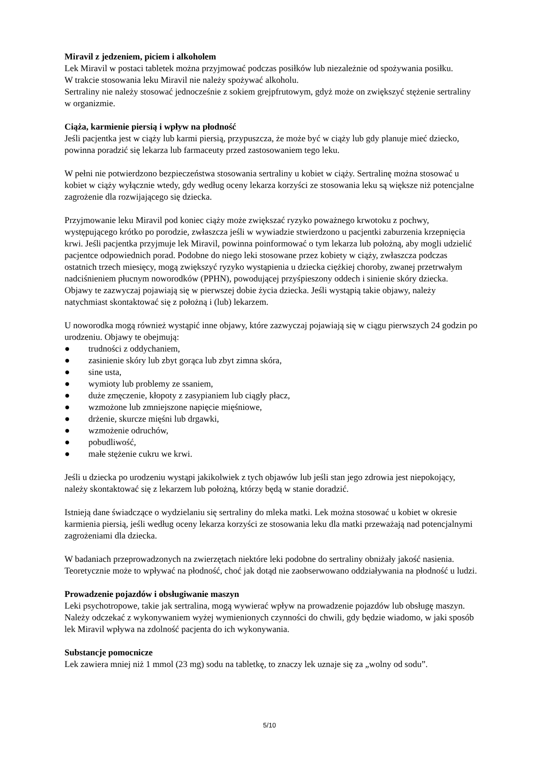Miravil z jedzeniem, piciem i alkoholem
Lek Miravil w postaci tabletek można przyjmować podczas posiłków lub niezależnie od spożywania posiłku.
W trakcie stosowania leku Miravil nie należy spożywać alkoholu.
Sertraliny nie należy stosować jednocześnie z sokiem grejpfrutowym, gdyż może on zwiększyć stężenie sertraliny w organizmie.
Ciąża, karmienie piersią i wpływ na płodność
Jeśli pacjentka jest w ciąży lub karmi piersią, przypuszcza, że może być w ciąży lub gdy planuje mieć dziecko, powinna poradzić się lekarza lub farmaceuty przed zastosowaniem tego leku.
W pełni nie potwierdzono bezpieczeństwa stosowania sertraliny u kobiet w ciąży. Sertralinę można stosować u kobiet w ciąży wyłącznie wtedy, gdy według oceny lekarza korzyści ze stosowania leku są większe niż potencjalne zagrożenie dla rozwijającego się dziecka.
Przyjmowanie leku Miravil pod koniec ciąży może zwiększać ryzyko poważnego krwotoku z pochwy, występującego krótko po porodzie, zwłaszcza jeśli w wywiadzie stwierdzono u pacjentki zaburzenia krzepnięcia krwi. Jeśli pacjentka przyjmuje lek Miravil, powinna poinformować o tym lekarza lub położną, aby mogli udzielić pacjentce odpowiednich porad. Podobne do niego leki stosowane przez kobiety w ciąży, zwłaszcza podczas ostatnich trzech miesięcy, mogą zwiększyć ryzyko wystąpienia u dziecka ciężkiej choroby, zwanej przetrwałym nadciśnieniem płucnym noworodków (PPHN), powodującej przyśpieszony oddech i sinienie skóry dziecka. Objawy te zazwyczaj pojawiają się w pierwszej dobie życia dziecka. Jeśli wystąpią takie objawy, należy natychmiast skontaktować się z położną i (lub) lekarzem.
U noworodka mogą również wystąpić inne objawy, które zazwyczaj pojawiają się w ciągu pierwszych 24 godzin po urodzeniu. Objawy te obejmują:
● trudności z oddychaniem,
● zasinienie skóry lub zbyt gorąca lub zbyt zimna skóra,
● sine usta,
● wymioty lub problemy ze ssaniem,
● duże zmęczenie, kłopoty z zasypianiem lub ciągły płacz,
● wzmożone lub zmniejszone napięcie mięśniowe,
● drżenie, skurcze mięśni lub drgawki,
● wzmożenie odruchów,
● pobudliwość,
● małe stężenie cukru we krwi.
Jeśli u dziecka po urodzeniu wystąpi jakikolwiek z tych objawów lub jeśli stan jego zdrowia jest niepokojący, należy skontaktować się z lekarzem lub położną, którzy będą w stanie doradzić.
Istnieją dane świadczące o wydzielaniu się sertraliny do mleka matki. Lek można stosować u kobiet w okresie karmienia piersią, jeśli według oceny lekarza korzyści ze stosowania leku dla matki przeważają nad potencjalnymi zagrożeniami dla dziecka.
W badaniach przeprowadzonych na zwierzętach niektóre leki podobne do sertraliny obniżały jakość nasienia. Teoretycznie może to wpływać na płodność, choć jak dotąd nie zaobserwowano oddziaływania na płodność u ludzi.
Prowadzenie pojazdów i obsługiwanie maszyn
Leki psychotropowe, takie jak sertralina, mogą wywierać wpływ na prowadzenie pojazdów lub obsługę maszyn. Należy odczekać z wykonywaniem wyżej wymienionych czynności do chwili, gdy będzie wiadomo, w jaki sposób lek Miravil wpływa na zdolność pacjenta do ich wykonywania.
Substancje pomocnicze
Lek zawiera mniej niż 1 mmol (23 mg) sodu na tabletkę, to znaczy lek uznaje się za „wolny od sodu”.
5/10